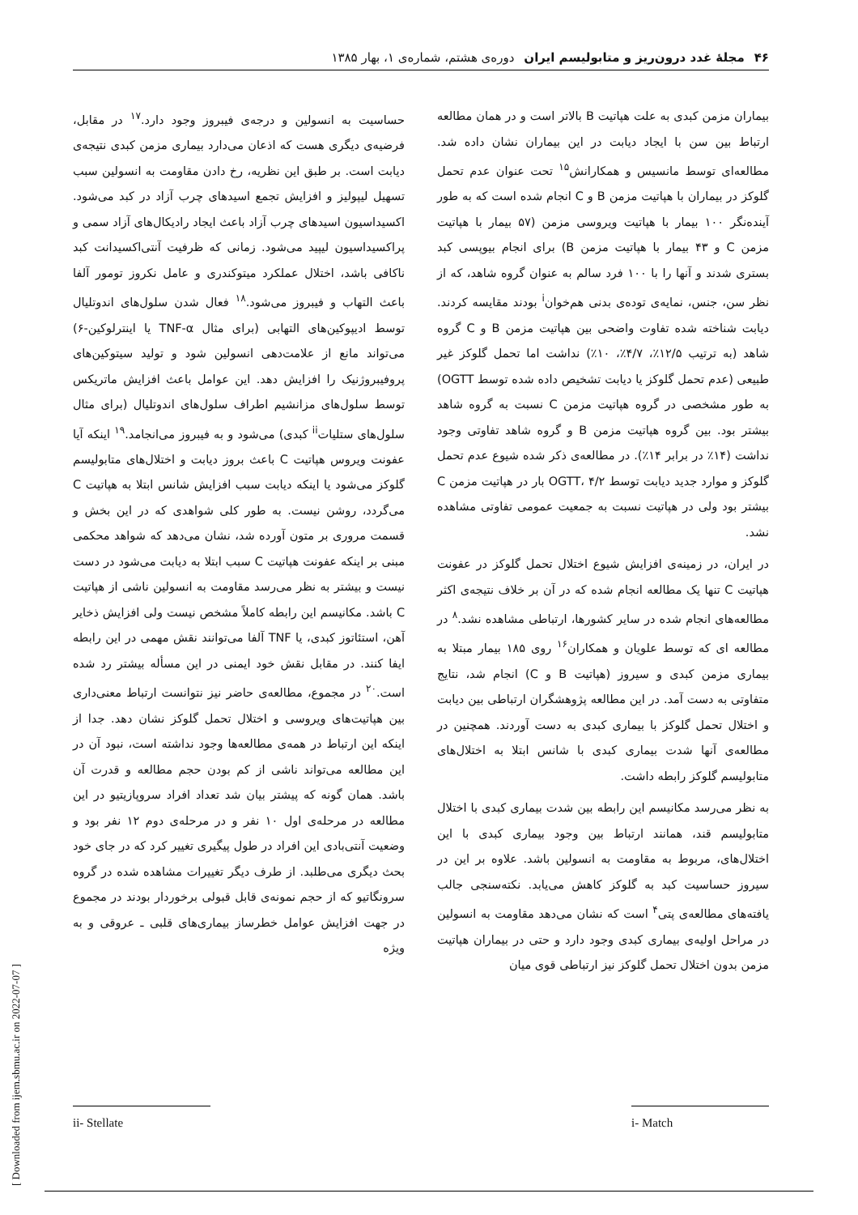۴۶ مجلهٔ غدد درون‌ریز و متابولیسم ایران دوره‌ی هشتم، شماره‌ی ۱، بهار ۱۳۸۵
بیماران مزمن کبدی به علت هپاتیت B بالاتر است و در همان مطالعه ارتباط بین سن با ایجاد دیابت در این بیماران نشان داده شد. مطالعه‌ای توسط مانسیس و همکارانش<sup>۱۵</sup> تحت عنوان عدم تحمل گلوکز در بیماران با هپاتیت مزمن B و C انجام شده است که به طور آینده‌نگر ۱۰۰ بیمار با هپاتیت ویروسی مزمن (۵۷ بیمار با هپاتیت مزمن C و ۴۳ بیمار با هپاتیت مزمن B) برای انجام بیوپسی کبد بستری شدند و آنها را با ۱۰۰ فرد سالم به عنوان گروه شاهد، که از نظر سن، جنس، نمایه‌ی توده‌ی بدنی هم‌خوان<sup>i</sup> بودند مقایسه کردند. دیابت شناخته شده تفاوت واضحی بین هپاتیت مزمن B و C گروه شاهد (به ترتیب ۱۲/۵٪، ۴/۷٪، ۱۰٪) نداشت اما تحمل گلوکز غیر طبیعی (عدم تحمل گلوکز یا دیابت تشخیص داده شده توسط OGTT) به طور مشخصی در گروه هپاتیت مزمن C نسبت به گروه شاهد بیشتر بود. بین گروه هپاتیت مزمن B و گروه شاهد تفاوتی وجود نداشت (۱۴٪ در برابر ۱۴٪). در مطالعه‌ی ذکر شده شیوع عدم تحمل گلوکز و موارد جدید دیابت توسط OGTT، ۴/۲ بار در هپاتیت مزمن C بیشتر بود ولی در هپاتیت نسبت به جمعیت عمومی تفاوتی مشاهده نشد.
در ایران، در زمینه‌ی افزایش شیوع اختلال تحمل گلوکز در عفونت هپاتیت C تنها یک مطالعه انجام شده که در آن بر خلاف نتیجه‌ی اکثر مطالعه‌های انجام شده در سایر کشورها، ارتباطی مشاهده نشد.<sup>۸</sup> در مطالعه ای که توسط علویان و همکاران<sup>۱۶</sup> روی ۱۸۵ بیمار مبتلا به بیماری مزمن کبدی و سیروز (هپاتیت B و C) انجام شد، نتایج متفاوتی به دست آمد. در این مطالعه پژوهشگران ارتباطی بین دیابت و اختلال تحمل گلوکز با بیماری کبدی به دست آوردند. همچنین در مطالعه‌ی آنها شدت بیماری کبدی با شانس ابتلا به اختلال‌های متابولیسم گلوکز رابطه داشت.
به نظر می‌رسد مکانیسم این رابطه بین شدت بیماری کبدی با اختلال متابولیسم قند، همانند ارتباط بین وجود بیماری کبدی با این اختلال‌های، مربوط به مقاومت به انسولین باشد. علاوه بر این در سیروز حساسیت کبد به گلوکز کاهش می‌یابد. نکته‌سنجی جالب یافته‌های مطالعه‌ی پتی<sup>۴</sup> است که نشان می‌دهد مقاومت به انسولین در مراحل اولیه‌ی بیماری کبدی وجود دارد و حتی در بیماران هپاتیت مزمن بدون اختلال تحمل گلوکز نیز ارتباطی قوی میان
حساسیت به انسولین و درجه‌ی فیبروز وجود دارد.<sup>۱۷</sup> در مقابل، فرضیه‌ی دیگری هست که اذعان می‌دارد بیماری مزمن کبدی نتیجه‌ی دیابت است. بر طبق این نظریه، رخ دادن مقاومت به انسولین سبب تسهیل لیپولیز و افزایش تجمع اسیدهای چرب آزاد در کبد می‌شود. اکسیداسیون اسیدهای چرب آزاد باعث ایجاد رادیکال‌های آزاد سمی و پراکسیداسیون لیپید می‌شود. زمانی که ظرفیت آنتی‌اکسیدانت کبد ناکافی باشد، اختلال عملکرد میتوکندری و عامل نکروز تومور آلفا باعث التهاب و فیبروز می‌شود.<sup>۱۸</sup> فعال شدن سلول‌های اندوتلیال توسط ادیپوکین‌های التهابی (برای مثال TNF-α یا اینترلوکین-۶) می‌تواند مانع از علامت‌دهی انسولین شود و تولید سیتوکین‌های پروفیبروژنیک را افزایش دهد. این عوامل باعث افزایش ماتریکس توسط سلول‌های مزانشیم اطراف سلول‌های اندوتلیال (برای مثال سلول‌های ستلیات<sup>ii</sup> کبدی) می‌شود و به فیبروز می‌انجامد.<sup>۱۹</sup> اینکه آیا عفونت ویروس هپاتیت C باعث بروز دیابت و اختلال‌های متابولیسم گلوکز می‌شود یا اینکه دیابت سبب افزایش شانس ابتلا به هپاتیت C می‌گردد، روشن نیست. به طور کلی شواهدی که در این بخش و قسمت مروری بر متون آورده شد، نشان می‌دهد که شواهد محکمی مبنی بر اینکه عفونت هپاتیت C سبب ابتلا به دیابت می‌شود در دست نیست و بیشتر به نظر می‌رسد مقاومت به انسولین ناشی از هپاتیت C باشد. مکانیسم این رابطه کاملاً مشخص نیست ولی افزایش ذخایر آهن، استئاتوز کبدی، یا TNF آلفا می‌توانند نقش مهمی در این رابطه ایفا کنند. در مقابل نقش خود ایمنی در این مسأله بیشتر رد شده است.<sup>۲۰</sup> در مجموع، مطالعه‌ی حاضر نیز نتوانست ارتباط معنی‌داری بین هپاتیت‌های ویروسی و اختلال تحمل گلوکز نشان دهد. جدا از اینکه این ارتباط در همه‌ی مطالعه‌ها وجود نداشته است، نبود آن در این مطالعه می‌تواند ناشی از کم بودن حجم مطالعه و قدرت آن باشد. همان گونه که پیشتر بیان شد تعداد افراد سروپازیتیو در این مطالعه در مرحله‌ی اول ۱۰ نفر و در مرحله‌ی دوم ۱۲ نفر بود و وضعیت آنتی‌بادی این افراد در طول پیگیری تغییر کرد که در جای خود بحث دیگری می‌طلبد. از طرف دیگر تغییرات مشاهده شده در گروه سرونگاتیو که از حجم نمونه‌ی قابل قبولی برخوردار بودند در مجموع در جهت افزایش عوامل خطرساز بیماری‌های قلبی ـ عروقی و به ویژه
i- Match ii- Stellate
[ Downloaded from ijem.sbmu.ac.ir on 2022-07-07 ]